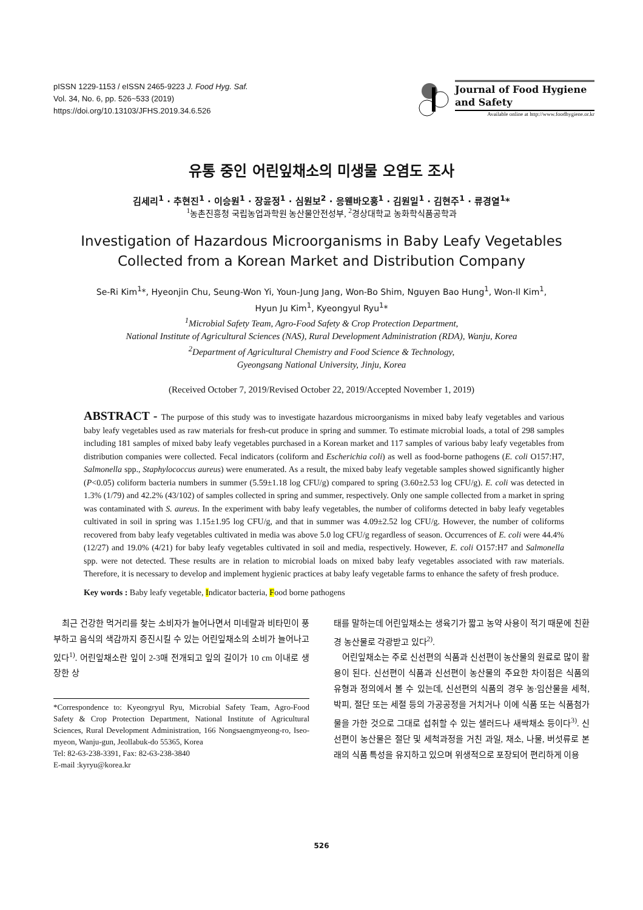pISSN 1229-1153 / eISSN 2465-9223 J. Food Hyg. Saf.
Vol. 34, No. 6, pp. 526~533 (2019)
https://doi.org/10.13103/JFHS.2019.34.6.526
Journal of Food Hygiene
and Safety
Available online at http://www.foodhygiene.or.kr
유통 중인 어린잎채소의 미생물 오염도 조사
김세리<sup>1</sup> · 추현진<sup>1</sup> · 이승원<sup>1</sup> · 장윤정<sup>1</sup> · 심원보<sup>2</sup> · 응웬바오훙<sup>1</sup> · 김원일<sup>1</sup> · 김현주<sup>1</sup> · 류경열<sup>1</sup>*
<sup>1</sup> 농촌진흥청 국립농업과학원 농산물안전성부, <sup>2</sup>경상대학교 농화학식품공학과
Investigation of Hazardous Microorganisms in Baby Leafy Vegetables
Collected from a Korean Market and Distribution Company
Se-Ri Kim<sup>1</sup>*, Hyeonjin Chu, Seung-Won Yi, Youn-Jung Jang, Won-Bo Shim, Nguyen Bao Hung<sup>1</sup>, Won-Il Kim<sup>1</sup>,
Hyun Ju Kim<sup>1</sup>, Kyeongyul Ryu<sup>1</sup>*
<sup>1</sup> Microbial Safety Team, Agro-Food Safety & Crop Protection Department,
National Institute of Agricultural Sciences (NAS), Rural Development Administration (RDA), Wanju, Korea
<sup>2</sup> Department of Agricultural Chemistry and Food Science & Technology,
Gyeongsang National University, Jinju, Korea
(Received October 7, 2019/Revised October 22, 2019/Accepted November 1, 2019)
ABSTRACT - The purpose of this study was to investigate hazardous microorganisms in mixed baby leafy vegetables and various baby leafy vegetables used as raw materials for fresh-cut produce in spring and summer. To estimate microbial loads, a total of 298 samples including 181 samples of mixed baby leafy vegetables purchased in a Korean market and 117 samples of various baby leafy vegetables from distribution companies were collected. Fecal indicators (coliform and Escherichia coli) as well as food-borne pathogens (E. coli O157:H7, Salmonella spp., Staphylococcus aureus) were enumerated. As a result, the mixed baby leafy vegetable samples showed significantly higher (P<0.05) coliform bacteria numbers in summer (5.59±1.18 log CFU/g) compared to spring (3.60±2.53 log CFU/g). E. coli was detected in 1.3% (1/79) and 42.2% (43/102) of samples collected in spring and summer, respectively. Only one sample collected from a market in spring was contaminated with S. aureus. In the experiment with baby leafy vegetables, the number of coliforms detected in baby leafy vegetables cultivated in soil in spring was 1.15±1.95 log CFU/g, and that in summer was 4.09±2.52 log CFU/g. However, the number of coliforms recovered from baby leafy vegetables cultivated in media was above 5.0 log CFU/g regardless of season. Occurrences of E. coli were 44.4% (12/27) and 19.0% (4/21) for baby leafy vegetables cultivated in soil and media, respectively. However, E. coli O157:H7 and Salmonella spp. were not detected. These results are in relation to microbial loads on mixed baby leafy vegetables associated with raw materials. Therefore, it is necessary to develop and implement hygienic practices at baby leafy vegetable farms to enhance the safety of fresh produce.
Key words : Baby leafy vegetable, Indicator bacteria, Food borne pathogens
　최근 건강한 먹거리를 찾는 소비자가 늘어나면서 미네랄과 비타민이 풍부하고 음식의 색감까지 증진시킬 수 있는 어린잎채소의 소비가 늘어나고 있다<sup>1)</sup>. 어린잎채소란 잎이 2-3매 전개되고 잎의 길이가 10 cm 이내로 생장한 상
*Correspondence to: Kyeongryul Ryu, Microbial Safety Team, Agro-Food Safety & Crop Protection Department, National Institute of Agricultural Sciences, Rural Development Administration, 166 Nongsaengmyeong-ro, Iseo-myeon, Wanju-gun, Jeollabuk-do 55365, Korea
Tel: 82-63-238-3391, Fax: 82-63-238-3840
E-mail :kyryu@korea.kr
태를 말하는데 어린잎채소는 생육기가 짧고 농약 사용이 적기 때문에 친환경 농산물로 각광받고 있다<sup>2)</sup>.
　어린잎채소는 주로 신선편의 식품과 신선편이 농산물의 원료로 많이 활용이 된다. 신선편이 식품과 신선편이 농산물의 주요한 차이점은 식품의 유형과 정의에서 볼 수 있는데, 신선편의 식품의 경우 농·임산물을 세척, 박피, 절단 또는 세절 등의 가공공정을 거치거나 이에 식품 또는 식품첨가물을 가한 것으로 그대로 섭취할 수 있는 샐러드나 새싹채소 등이다<sup>3)</sup>. 신선편이 농산물은 절단 및 세척과정을 거친 과일, 채소, 나물, 버섯류로 본래의 식품 특성을 유지하고 있으며 위생적으로 포장되어 편리하게 이용
526